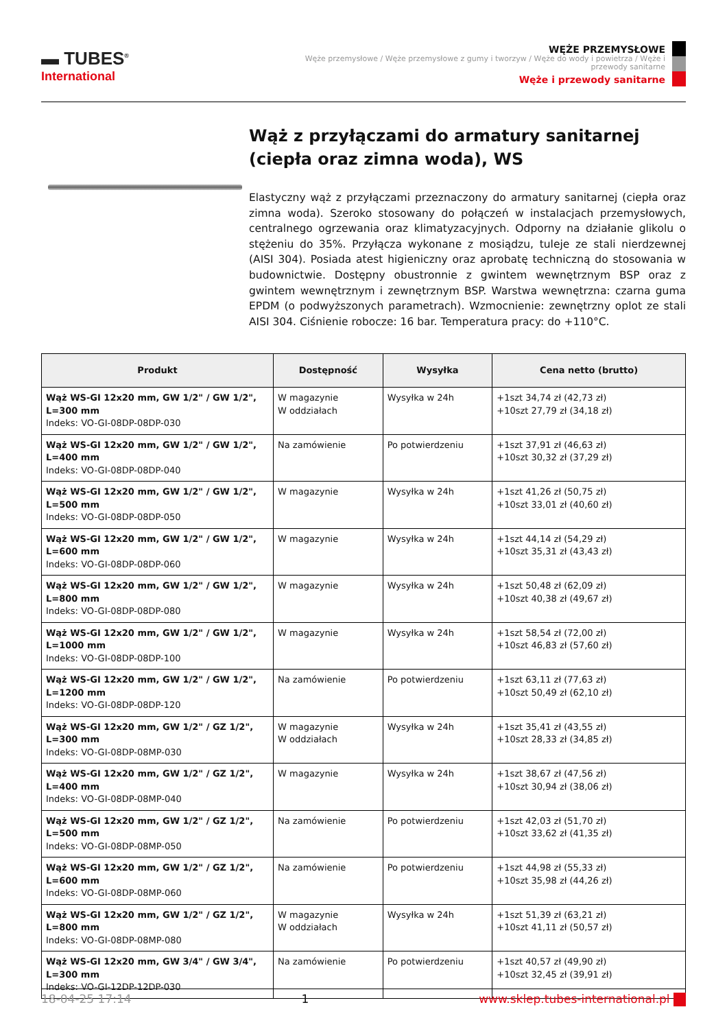▬ TUBES<sup>®</sup>
International
WĘŻE PRZEMYSŁOWE
Węże przemysłowe / Węże przemysłowe z gumy i tworzyw / Węże do wody i powietrza / Węże i przewody sanitarne
Węże i przewody sanitarne
Wąż z przyłączami do armatury sanitarnej (ciepła oraz zimna woda), WS
Elastyczny wąż z przyłączami przeznaczony do armatury sanitarnej (ciepła oraz zimna woda). Szeroko stosowany do połączeń w instalacjach przemysłowych, centralnego ogrzewania oraz klimatyzacyjnych. Odporny na działanie glikolu o stężeniu do 35%. Przyłącza wykonane z mosiądzu, tuleje ze stali nierdzewnej (AISI 304). Posiada atest higieniczny oraz aprobatę techniczną do stosowania w budownictwie. Dostępny obustronnie z gwintem wewnętrznym BSP oraz z gwintem wewnętrznym i zewnętrznym BSP. Warstwa wewnętrzna: czarna guma EPDM (o podwyższonych parametrach). Wzmocnienie: zewnętrzny oplot ze stali AISI 304. Ciśnienie robocze: 16 bar. Temperatura pracy: do +110°C.
| Produkt | Dostępność | Wysyłka | Cena netto (brutto) |
| --- | --- | --- | --- |
| Wąż WS-GI 12x20 mm, GW 1/2" / GW 1/2", L=300 mm Indeks: VO-GI-08DP-08DP-030 | W magazynie W oddziałach | Wysyłka w 24h | +1szt 34,74 zł (42,73 zł) +10szt 27,79 zł (34,18 zł) |
| Wąż WS-GI 12x20 mm, GW 1/2" / GW 1/2", L=400 mm Indeks: VO-GI-08DP-08DP-040 | Na zamówienie | Po potwierdzeniu | +1szt 37,91 zł (46,63 zł) +10szt 30,32 zł (37,29 zł) |
| Wąż WS-GI 12x20 mm, GW 1/2" / GW 1/2", L=500 mm Indeks: VO-GI-08DP-08DP-050 | W magazynie | Wysyłka w 24h | +1szt 41,26 zł (50,75 zł) +10szt 33,01 zł (40,60 zł) |
| Wąż WS-GI 12x20 mm, GW 1/2" / GW 1/2", L=600 mm Indeks: VO-GI-08DP-08DP-060 | W magazynie | Wysyłka w 24h | +1szt 44,14 zł (54,29 zł) +10szt 35,31 zł (43,43 zł) |
| Wąż WS-GI 12x20 mm, GW 1/2" / GW 1/2", L=800 mm Indeks: VO-GI-08DP-08DP-080 | W magazynie | Wysyłka w 24h | +1szt 50,48 zł (62,09 zł) +10szt 40,38 zł (49,67 zł) |
| Wąż WS-GI 12x20 mm, GW 1/2" / GW 1/2", L=1000 mm Indeks: VO-GI-08DP-08DP-100 | W magazynie | Wysyłka w 24h | +1szt 58,54 zł (72,00 zł) +10szt 46,83 zł (57,60 zł) |
| Wąż WS-GI 12x20 mm, GW 1/2" / GW 1/2", L=1200 mm Indeks: VO-GI-08DP-08DP-120 | Na zamówienie | Po potwierdzeniu | +1szt 63,11 zł (77,63 zł) +10szt 50,49 zł (62,10 zł) |
| Wąż WS-GI 12x20 mm, GW 1/2" / GZ 1/2", L=300 mm Indeks: VO-GI-08DP-08MP-030 | W magazynie W oddziałach | Wysyłka w 24h | +1szt 35,41 zł (43,55 zł) +10szt 28,33 zł (34,85 zł) |
| Wąż WS-GI 12x20 mm, GW 1/2" / GZ 1/2", L=400 mm Indeks: VO-GI-08DP-08MP-040 | W magazynie | Wysyłka w 24h | +1szt 38,67 zł (47,56 zł) +10szt 30,94 zł (38,06 zł) |
| Wąż WS-GI 12x20 mm, GW 1/2" / GZ 1/2", L=500 mm Indeks: VO-GI-08DP-08MP-050 | Na zamówienie | Po potwierdzeniu | +1szt 42,03 zł (51,70 zł) +10szt 33,62 zł (41,35 zł) |
| Wąż WS-GI 12x20 mm, GW 1/2" / GZ 1/2", L=600 mm Indeks: VO-GI-08DP-08MP-060 | Na zamówienie | Po potwierdzeniu | +1szt 44,98 zł (55,33 zł) +10szt 35,98 zł (44,26 zł) |
| Wąż WS-GI 12x20 mm, GW 1/2" / GZ 1/2", L=800 mm Indeks: VO-GI-08DP-08MP-080 | W magazynie W oddziałach | Wysyłka w 24h | +1szt 51,39 zł (63,21 zł) +10szt 41,11 zł (50,57 zł) |
| Wąż WS-GI 12x20 mm, GW 3/4" / GW 3/4", L=300 mm Indeks: VO-GI-12DP-12DP-030 | Na zamówienie | Po potwierdzeniu | +1szt 40,57 zł (49,90 zł) +10szt 32,45 zł (39,91 zł) |
18-04-25 17:14 1 www.sklep.tubes-international.pl